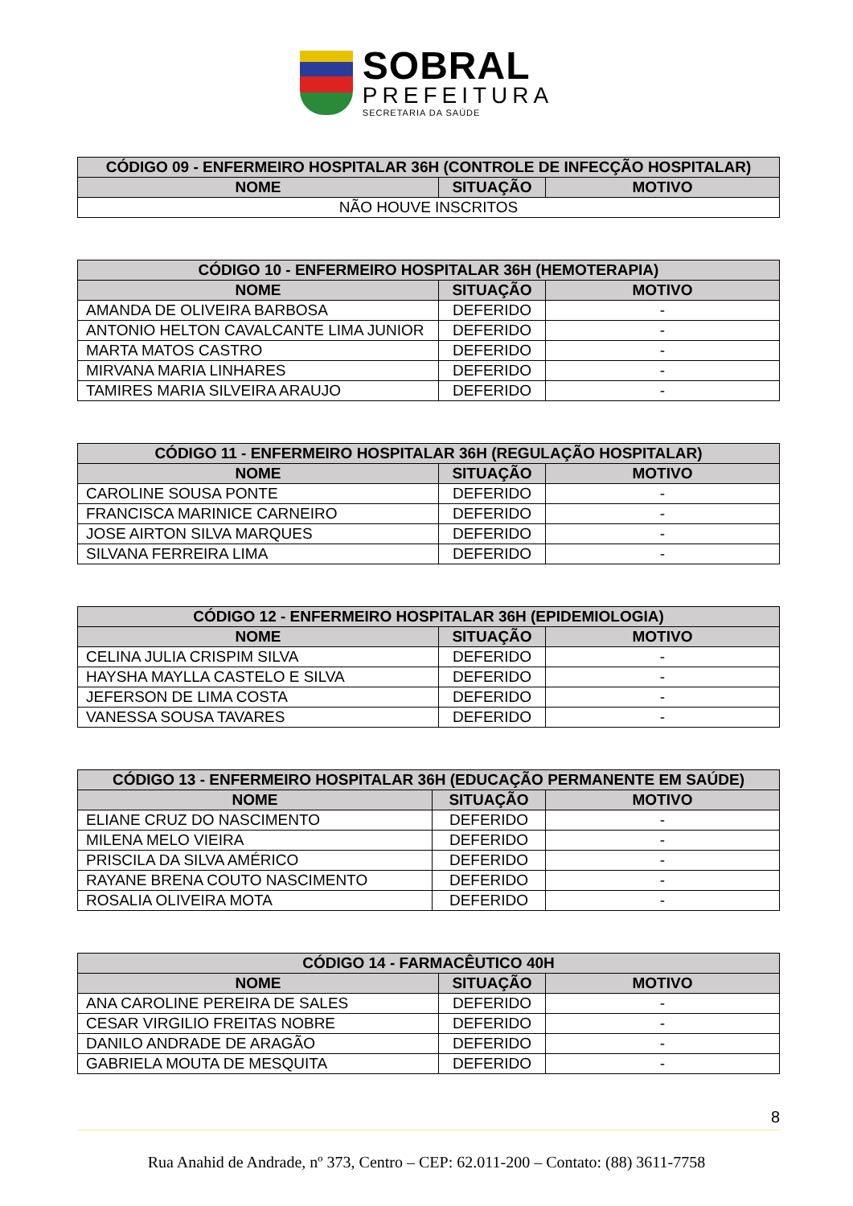SOBRAL
PREFEITURA
SECRETARIA DA SAÚDE
| CÓDIGO 09 - ENFERMEIRO HOSPITALAR 36H (CONTROLE DE INFECÇÃO HOSPITALAR) | | |
| --- | --- | --- |
| NOME | SITUAÇÃO | MOTIVO |
| NÃO HOUVE INSCRITOS | | |
| CÓDIGO 10 - ENFERMEIRO HOSPITALAR 36H (HEMOTERAPIA) | | |
| --- | --- | --- |
| NOME | SITUAÇÃO | MOTIVO |
| AMANDA DE OLIVEIRA BARBOSA | DEFERIDO | - |
| ANTONIO HELTON CAVALCANTE LIMA JUNIOR | DEFERIDO | - |
| MARTA MATOS CASTRO | DEFERIDO | - |
| MIRVANA MARIA LINHARES | DEFERIDO | - |
| TAMIRES MARIA SILVEIRA ARAUJO | DEFERIDO | - |
| CÓDIGO 11 - ENFERMEIRO HOSPITALAR 36H (REGULAÇÃO HOSPITALAR) | | |
| --- | --- | --- |
| NOME | SITUAÇÃO | MOTIVO |
| CAROLINE SOUSA PONTE | DEFERIDO | - |
| FRANCISCA MARINICE CARNEIRO | DEFERIDO | - |
| JOSE AIRTON SILVA MARQUES | DEFERIDO | - |
| SILVANA FERREIRA LIMA | DEFERIDO | - |
| CÓDIGO 12 - ENFERMEIRO HOSPITALAR 36H (EPIDEMIOLOGIA) | | |
| --- | --- | --- |
| NOME | SITUAÇÃO | MOTIVO |
| CELINA JULIA CRISPIM SILVA | DEFERIDO | - |
| HAYSHA MAYLLA CASTELO E SILVA | DEFERIDO | - |
| JEFERSON DE LIMA COSTA | DEFERIDO | - |
| VANESSA SOUSA TAVARES | DEFERIDO | - |
| CÓDIGO 13 - ENFERMEIRO HOSPITALAR 36H (EDUCAÇÃO PERMANENTE EM SAÚDE) | | |
| --- | --- | --- |
| NOME | SITUAÇÃO | MOTIVO |
| ELIANE CRUZ DO NASCIMENTO | DEFERIDO | - |
| MILENA MELO VIEIRA | DEFERIDO | - |
| PRISCILA DA SILVA AMÉRICO | DEFERIDO | - |
| RAYANE BRENA COUTO NASCIMENTO | DEFERIDO | - |
| ROSALIA OLIVEIRA MOTA | DEFERIDO | - |
| CÓDIGO 14 - FARMACÊUTICO 40H | | |
| --- | --- | --- |
| NOME | SITUAÇÃO | MOTIVO |
| ANA CAROLINE PEREIRA DE SALES | DEFERIDO | - |
| CESAR VIRGILIO FREITAS NOBRE | DEFERIDO | - |
| DANILO ANDRADE DE ARAGÃO | DEFERIDO | - |
| GABRIELA MOUTA DE MESQUITA | DEFERIDO | - |
8
Rua Anahid de Andrade, nº 373, Centro – CEP: 62.011-200 – Contato: (88) 3611-7758